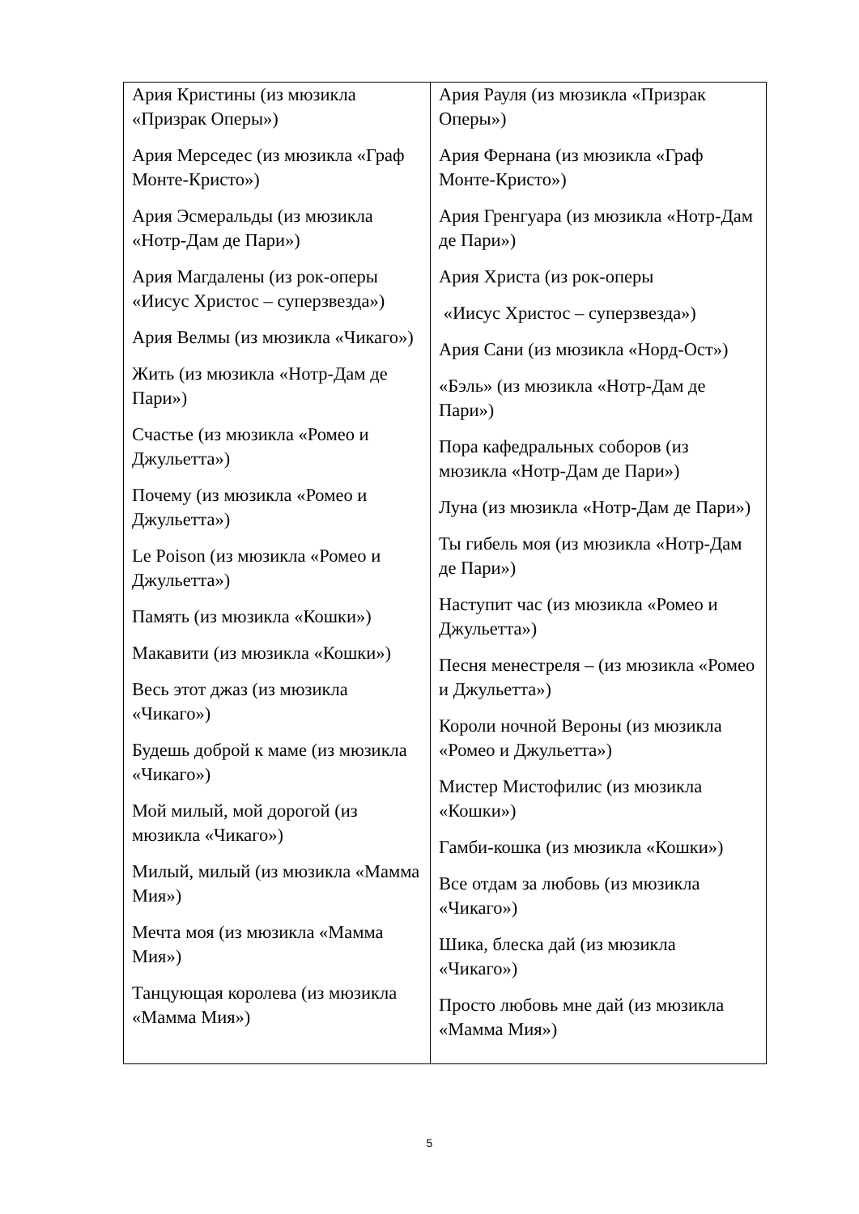| Ария Кристины (из мюзикла «Призрак Оперы») Ария Мерседес (из мюзикла «Граф Монте-Кристо») Ария Эсмеральды (из мюзикла «Нотр-Дам де Пари») Ария Магдалены (из рок-оперы «Иисус Христос – суперзвезда») Ария Велмы (из мюзикла «Чикаго») Жить (из мюзикла «Нотр-Дам де Пари») Счастье (из мюзикла «Ромео и Джульетта») Почему (из мюзикла «Ромео и Джульетта») Le Poison (из мюзикла «Ромео и Джульетта») Память (из мюзикла «Кошки») Макавити (из мюзикла «Кошки») Весь этот джаз (из мюзикла «Чикаго») Будешь доброй к маме (из мюзикла «Чикаго») Мой милый, мой дорогой (из мюзикла «Чикаго») Милый, милый (из мюзикла «Мамма Мия») Мечта моя (из мюзикла «Мамма Мия») Танцующая королева (из мюзикла «Мамма Мия») | Ария Рауля (из мюзикла «Призрак Оперы») Ария Фернана (из мюзикла «Граф Монте-Кристо») Ария Гренгуара (из мюзикла «Нотр-Дам де Пари») Ария Христа (из рок-оперы «Иисус Христос – суперзвезда») Ария Сани (из мюзикла «Норд-Ост») «Бэль» (из мюзикла «Нотр-Дам де Пари») Пора кафедральных соборов (из мюзикла «Нотр-Дам де Пари») Луна (из мюзикла «Нотр-Дам де Пари») Ты гибель моя (из мюзикла «Нотр-Дам де Пари») Наступит час (из мюзикла «Ромео и Джульетта») Песня менестреля – (из мюзикла «Ромео и Джульетта») Короли ночной Вероны (из мюзикла «Ромео и Джульетта») Мистер Мистофилис (из мюзикла «Кошки») Гамби-кошка (из мюзикла «Кошки») Все отдам за любовь (из мюзикла «Чикаго») Шика, блеска дай (из мюзикла «Чикаго») Просто любовь мне дай (из мюзикла «Мамма Мия») |
5